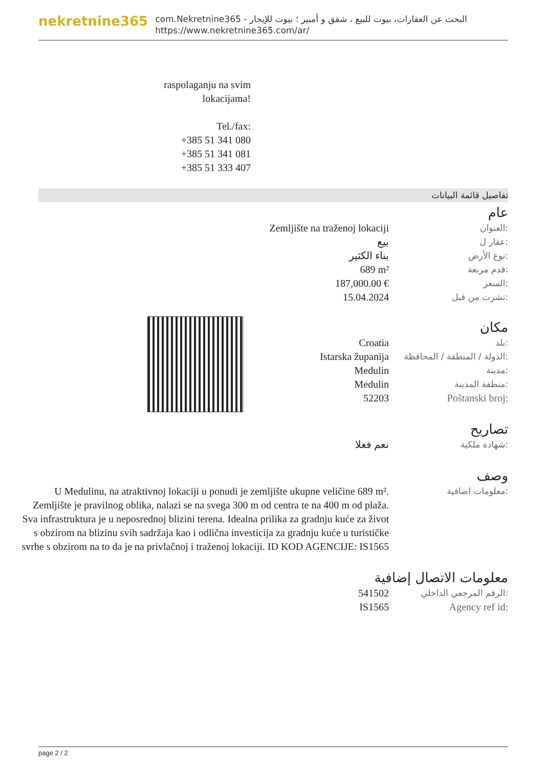nekretnine365
com.Nekretnine365 - البحث عن العقارات، بيوت للبيع ، شقق و أمبير ؛ بيوت للإيجار
https://www.nekretnine365.com/ar/
raspolaganju na svim lokacijama!
Tel./fax:
+385 51 341 080
+385 51 341 081
+385 51 333 407
تفاصيل قائمة البيانات
عام
| Zemljište na traženoj lokaciji | العنوان: |
| بيع | عقار ل: |
| بناء الكثير | نوع الأرض: |
| 689 m² | قدم مربعة: |
| 187,000.00 € | السعر: |
| 15.04.2024 | نشرت من قبل: |
مكان
| Croatia | بلد: |
| Istarska županija | الدولة / المنطقة / المحافظة: |
| Medulin | مدينة: |
| Medulin | منطقة المدينة: |
| 52203 | Poštanski broj: |
تصاريح
| نعم فعلا | شهادة ملكية: |
وصف
| U Medulinu, na atraktivnoj lokaciji u ponudi je zemljište ukupne veličine 689 m². Zemljište je pravilnog oblika, nalazi se na svega 300 m od centra te na 400 m od plaža. Sva infrastruktura je u neposrednoj blizini terena. Idealna prilika za gradnju kuće za život s obzirom na blizinu svih sadržaja kao i odlična investicija za gradnju kuće u turističke svrhe s obzirom na to da je na privlačnoj i traženoj lokaciji. ID KOD AGENCIJE: IS1565 | معلومات اضافية: |
معلومات الاتصال إضافية
| 541502 | الرقم المرجعي الداخلي: |
| IS1565 | Agency ref id: |
page 2 / 2